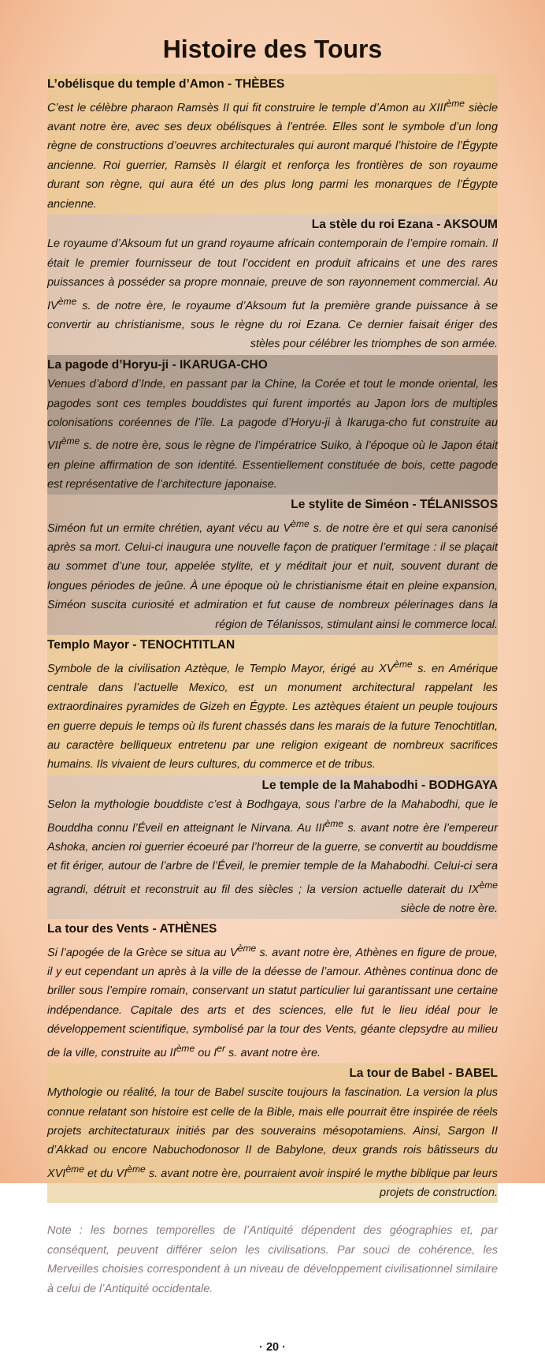Histoire des Tours
L’obélisque du temple d’Amon - THÈBES
C’est le célèbre pharaon Ramsès II qui fit construire le temple d’Amon au XIII<sup>ème</sup> siècle avant notre ère, avec ses deux obélisques à l’entrée. Elles sont le symbole d’un long règne de constructions d’oeuvres architecturales qui auront marqué l’histoire de l’Égypte ancienne. Roi guerrier, Ramsès II élargit et renforça les frontières de son royaume durant son règne, qui aura été un des plus long parmi les monarques de l’Égypte ancienne.
La stèle du roi Ezana - AKSOUM
Le royaume d’Aksoum fut un grand royaume africain contemporain de l’empire romain. Il était le premier fournisseur de tout l’occident en produit africains et une des rares puissances à posséder sa propre monnaie, preuve de son rayonnement commercial. Au IV<sup>ème</sup> s. de notre ère, le royaume d’Aksoum fut la première grande puissance à se convertir au christianisme, sous le règne du roi Ezana. Ce dernier faisait ériger des stèles pour célébrer les triomphes de son armée.
La pagode d’Horyu-ji - IKARUGA-CHO
Venues d’abord d’Inde, en passant par la Chine, la Corée et tout le monde oriental, les pagodes sont ces temples bouddistes qui furent importés au Japon lors de multiples colonisations coréennes de l’île. La pagode d’Horyu-ji à Ikaruga-cho fut construite au VII<sup>ème</sup> s. de notre ère, sous le règne de l’impératrice Suiko, à l’époque où le Japon était en pleine affirmation de son identité. Essentiellement constituée de bois, cette pagode est représentative de l’architecture japonaise.
Le stylite de Siméon - TÉLANISSOS
Siméon fut un ermite chrétien, ayant vécu au V<sup>ème</sup> s. de notre ère et qui sera canonisé après sa mort. Celui-ci inaugura une nouvelle façon de pratiquer l’ermitage : il se plaçait au sommet d’une tour, appelée stylite, et y méditait jour et nuit, souvent durant de longues périodes de jeûne. À une époque où le christianisme était en pleine expansion, Siméon suscita curiosité et admiration et fut cause de nombreux pélerinages dans la région de Télanissos, stimulant ainsi le commerce local.
Templo Mayor - TENOCHTITLAN
Symbole de la civilisation Aztèque, le Templo Mayor, érigé au XV<sup>ème</sup> s. en Amérique centrale dans l’actuelle Mexico, est un monument architectural rappelant les extraordinaires pyramides de Gizeh en Égypte. Les aztèques étaient un peuple toujours en guerre depuis le temps où ils furent chassés dans les marais de la future Tenochtitlan, au caractère belliqueux entretenu par une religion exigeant de nombreux sacrifices humains. Ils vivaient de leurs cultures, du commerce et de tribus.
Le temple de la Mahabodhi - BODHGAYA
Selon la mythologie bouddiste c’est à Bodhgaya, sous l’arbre de la Mahabodhi, que le Bouddha connu l’Éveil en atteignant le Nirvana. Au III<sup>ème</sup> s. avant notre ère l’empereur Ashoka, ancien roi guerrier écoeuré par l’horreur de la guerre, se convertit au bouddisme et fit ériger, autour de l’arbre de l’Éveil, le premier temple de la Mahabodhi. Celui-ci sera agrandi, détruit et reconstruit au fil des siècles ; la version actuelle daterait du IX<sup>ème</sup> siècle de notre ère.
La tour des Vents - ATHÈNES
Si l’apogée de la Grèce se situa au V<sup>ème</sup> s. avant notre ère, Athènes en figure de proue, il y eut cependant un après à la ville de la déesse de l’amour. Athènes continua donc de briller sous l’empire romain, conservant un statut particulier lui garantissant une certaine indépendance. Capitale des arts et des sciences, elle fut le lieu idéal pour le développement scientifique, symbolisé par la tour des Vents, géante clepsydre au milieu de la ville, construite au II<sup>ème</sup> ou I<sup>er</sup> s. avant notre ère.
La tour de Babel - BABEL
Mythologie ou réalité, la tour de Babel suscite toujours la fascination. La version la plus connue relatant son histoire est celle de la Bible, mais elle pourrait être inspirée de réels projets architectaturaux initiés par des souverains mésopotamiens. Ainsi, Sargon II d’Akkad ou encore Nabuchodonosor II de Babylone, deux grands rois bâtisseurs du XVI<sup>ème</sup> et du VI<sup>ème</sup> s. avant notre ère, pourraient avoir inspiré le mythe biblique par leurs projets de construction.
Note : les bornes temporelles de l’Antiquité dépendent des géographies et, par conséquent, peuvent différer selon les civilisations. Par souci de cohérence, les Merveilles choisies correspondent à un niveau de développement civilisationnel similaire à celui de l’Antiquité occidentale.
· 20 ·